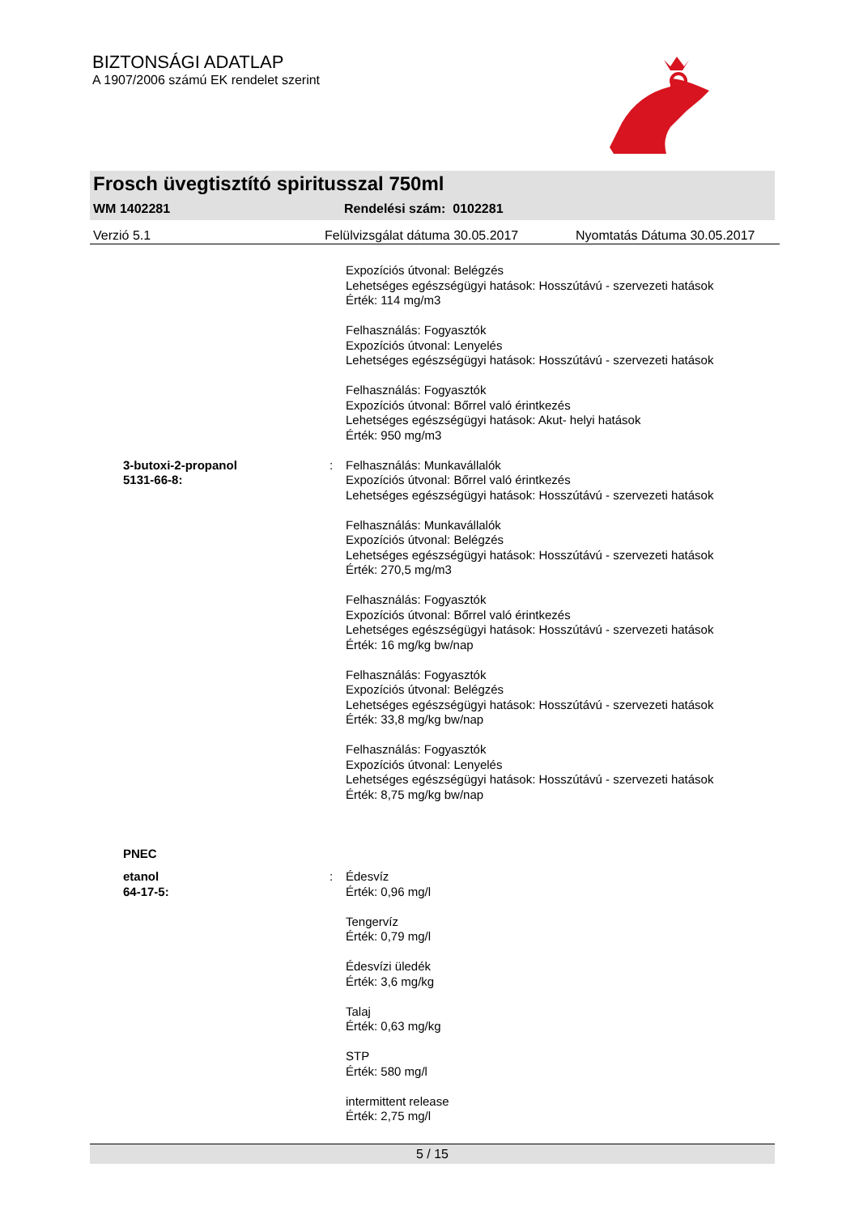BIZTONSÁGI ADATLAP
A 1907/2006 számú EK rendelet szerint
Frosch üvegtisztító spiritusszal 750ml
WM 1402281 Rendelési szám: 0102281
Verzió 5.1 Felülvizsgálat dátuma 30.05.2017 Nyomtatás Dátuma 30.05.2017
Expozíciós útvonal: Belégzés
Lehetséges egészségügyi hatások: Hosszútávú - szervezeti hatások
Érték: 114 mg/m3
Felhasználás: Fogyasztók
Expozíciós útvonal: Lenyelés
Lehetséges egészségügyi hatások: Hosszútávú - szervezeti hatások
Felhasználás: Fogyasztók
Expozíciós útvonal: Bőrrel való érintkezés
Lehetséges egészségügyi hatások: Akut- helyi hatások
Érték: 950 mg/m3
3-butoxi-2-propanol
5131-66-8:
: Felhasználás: Munkavállalók
Expozíciós útvonal: Bőrrel való érintkezés
Lehetséges egészségügyi hatások: Hosszútávú - szervezeti hatások
Felhasználás: Munkavállalók
Expozíciós útvonal: Belégzés
Lehetséges egészségügyi hatások: Hosszútávú - szervezeti hatások
Érték: 270,5 mg/m3
Felhasználás: Fogyasztók
Expozíciós útvonal: Bőrrel való érintkezés
Lehetséges egészségügyi hatások: Hosszútávú - szervezeti hatások
Érték: 16 mg/kg bw/nap
Felhasználás: Fogyasztók
Expozíciós útvonal: Belégzés
Lehetséges egészségügyi hatások: Hosszútávú - szervezeti hatások
Érték: 33,8 mg/kg bw/nap
Felhasználás: Fogyasztók
Expozíciós útvonal: Lenyelés
Lehetséges egészségügyi hatások: Hosszútávú - szervezeti hatások
Érték: 8,75 mg/kg bw/nap
PNEC
etanol
64-17-5:
: Édesvíz
Érték: 0,96 mg/l
Tengervíz
Érték: 0,79 mg/l
Édesvízi üledék
Érték: 3,6 mg/kg
Talaj
Érték: 0,63 mg/kg
STP
Érték: 580 mg/l
intermittent release
Érték: 2,75 mg/l
5 / 15